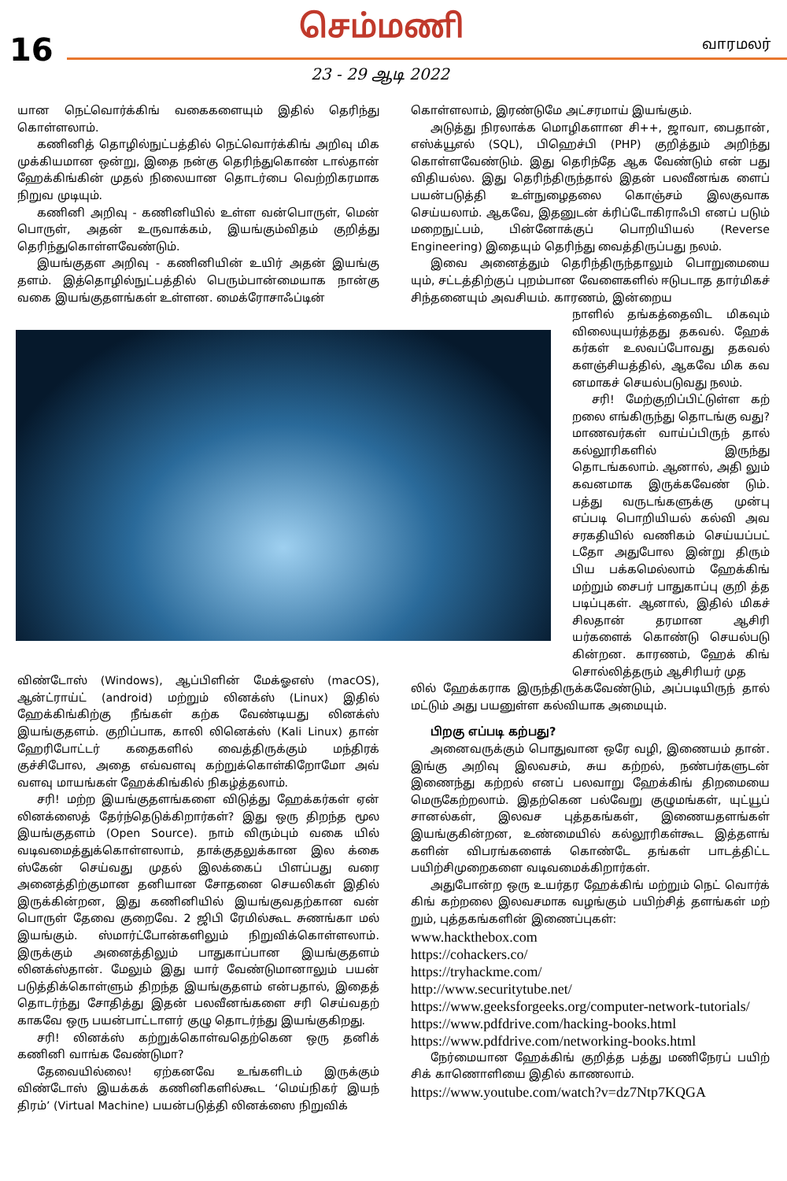16
செம்மணி வாரமலர்
23 - 29 ஆடி 2022
யான நெட்வொர்க்கிங் வகைகளையும் இதில் தெரிந்து கொள்ளலாம்.
கணினித் தொழில்நுட்பத்தில் நெட்வொர்க்கிங் அறிவு மிக முக்கியமான ஒன்று, இதை நன்கு தெரிந்துகொண் டால்தான் ஹேக்கிங்கின் முதல் நிலையான தொடர்பை வெற்றிகரமாக நிறுவ முடியும்.
கணினி அறிவு - கணினியில் உள்ள வன்பொருள், மென் பொருள், அதன் உருவாக்கம், இயங்கும்விதம் குறித்து தெரிந்துகொள்ளவேண்டும்.
இயங்குதள அறிவு - கணினியின் உயிர் அதன் இயங்கு தளம். இத்தொழில்நுட்பத்தில் பெரும்பான்மையாக நான்கு வகை இயங்குதளங்கள் உள்ளன. மைக்ரோசாஃப்டின்
விண்டோஸ் (Windows), ஆப்பிளின் மேக்ஓஎஸ் (macOS), ஆன்ட்ராய்ட் (android) மற்றும் லினக்ஸ் (Linux) இதில் ஹேக்கிங்கிற்கு நீங்கள் கற்க வேண்டியது லினக்ஸ் இயங்குதளம். குறிப்பாக, காலி லினெக்ஸ் (Kali Linux) தான் ஹேரிபோட்டர் கதைகளில் வைத்திருக்கும் மந்திரக் குச்சிபோல, அதை எவ்வளவு கற்றுக்கொள்கிறோமோ அவ் வளவு மாயங்கள் ஹேக்கிங்கில் நிகழ்த்தலாம்.
சரி! மற்ற இயங்குதளங்களை விடுத்து ஹேக்கர்கள் ஏன் லினக்ஸைத் தேர்ந்தெடுக்கிறார்கள்? இது ஒரு திறந்த மூல இயங்குதளம் (Open Source). நாம் விரும்பும் வகை யில் வடிவமைத்துக்கொள்ளலாம், தாக்குதலுக்கான இல க்கை ஸ்கேன் செய்வது முதல் இலக்கைப் பிளப்பது வரை அனைத்திற்குமான தனியான சோதனை செயலிகள் இதில் இருக்கின்றன, இது கணினியில் இயங்குவதற்கான வன் பொருள் தேவை குறைவே. 2 ஜிபி ரேமில்கூட சுணங்கா மல் இயங்கும். ஸ்மார்ட்போன்களிலும் நிறுவிக்கொள்ளலாம். இருக்கும் அனைத்திலும் பாதுகாப்பான இயங்குதளம் லினக்ஸ்தான். மேலும் இது யார் வேண்டுமானாலும் பயன் படுத்திக்கொள்ளும் திறந்த இயங்குதளம் என்பதால், இதைத் தொடர்ந்து சோதித்து இதன் பலவீனங்களை சரி செய்வதற் காகவே ஒரு பயன்பாட்டாளர் குழு தொடர்ந்து இயங்குகிறது.
சரி! லினக்ஸ் கற்றுக்கொள்வதெற்கென ஒரு தனிக் கணினி வாங்க வேண்டுமா?
தேவையில்லை! ஏற்கனவே உங்களிடம் இருக்கும் விண்டோஸ் இயக்கக் கணினிகளில்கூட ‘மெய்நிகர் இயந் திரம்’ (Virtual Machine) பயன்படுத்தி லினக்ஸை நிறுவிக்
கொள்ளலாம், இரண்டுமே அட்சரமாய் இயங்கும்.
அடுத்து நிரலாக்க மொழிகளான சி++, ஜாவா, பைதான், எஸ்க்யூஎல் (SQL), பிஹெச்பி (PHP) குறித்தும் அறிந்து கொள்ளவேண்டும். இது தெரிந்தே ஆக வேண்டும் என் பது விதியல்ல. இது தெரிந்திருந்தால் இதன் பலவீனங்க ளைப் பயன்படுத்தி உள்நுழைதலை கொஞ்சம் இலகுவாக செய்யலாம். ஆகவே, இதனுடன் க்ரிப்டோகிராஃபி எனப் படும் மறைநுட்பம், பின்னோக்குப் பொறியியல் (Reverse Engineering) இதையும் தெரிந்து வைத்திருப்பது நலம்.
இவை அனைத்தும் தெரிந்திருந்தாலும் பொறுமையை யும், சட்டத்திற்குப் புறம்பான வேளைகளில் ஈடுபடாத தார்மிகச் சிந்தனையும் அவசியம். காரணம், இன்றைய
நாளில் தங்கத்தைவிட மிகவும் விலையுயர்த்தது தகவல். ஹேக் கர்கள் உலவப்போவது தகவல் களஞ்சியத்தில், ஆகவே மிக கவ னமாகச் செயல்படுவது நலம்.
சரி! மேற்குறிப்பிட்டுள்ள கற் றலை எங்கிருந்து தொடங்கு வது? மாணவர்கள் வாய்ப்பிருந் தால் கல்லூரிகளில் இருந்து தொடங்கலாம். ஆனால், அதி லும் கவனமாக இருக்கவேண் டும். பத்து வருடங்களுக்கு முன்பு எப்படி பொறியியல் கல்வி அவ சரகதியில் வணிகம் செய்யப்பட் டதோ அதுபோல இன்று திரும் பிய பக்கமெல்லாம் ஹேக்கிங் மற்றும் சைபர் பாதுகாப்பு குறி த்த படிப்புகள். ஆனால், இதில் மிகச் சிலதான் தரமான ஆசிரி யர்களைக் கொண்டு செயல்படு கின்றன. காரணம், ஹேக் கிங் சொல்லித்தரும் ஆசிரியர் முத
லில் ஹேக்கராக இருந்திருக்கவேண்டும், அப்படியிருந் தால் மட்டும் அது பயனுள்ள கல்வியாக அமையும்.
பிறகு எப்படி கற்பது?
அனைவருக்கும் பொதுவான ஒரே வழி, இணையம் தான். இங்கு அறிவு இலவசம், சுய கற்றல், நண்பர்களுடன் இணைந்து கற்றல் எனப் பலவாறு ஹேக்கிங் திறமையை மெருகேற்றலாம். இதற்கென பல்வேறு குழுமங்கள், யுட்யூப் சானல்கள், இலவச புத்தகங்கள், இணையதளங்கள் இயங்குகின்றன, உண்மையில் கல்லூரிகள்கூட இத்தளங் களின் விபரங்களைக் கொண்டே தங்கள் பாடத்திட்ட பயிற்சிமுறைகளை வடிவமைக்கிறார்கள்.
அதுபோன்ற ஒரு உயர்தர ஹேக்கிங் மற்றும் நெட் வொர்க் கிங் கற்றலை இலவசமாக வழங்கும் பயிற்சித் தளங்கள் மற் றும், புத்தகங்களின் இணைப்புகள்:
www.hackthebox.com
https://cohackers.co/
https://tryhackme.com/
http://www.securitytube.net/
https://www.geeksforgeeks.org/computer-network-tutorials/
https://www.pdfdrive.com/hacking-books.html
https://www.pdfdrive.com/networking-books.html
நேர்மையான ஹேக்கிங் குறித்த பத்து மணிநேரப் பயிற் சிக் காணொளியை இதில் காணலாம்.
https://www.youtube.com/watch?v=dz7Ntp7KQGA